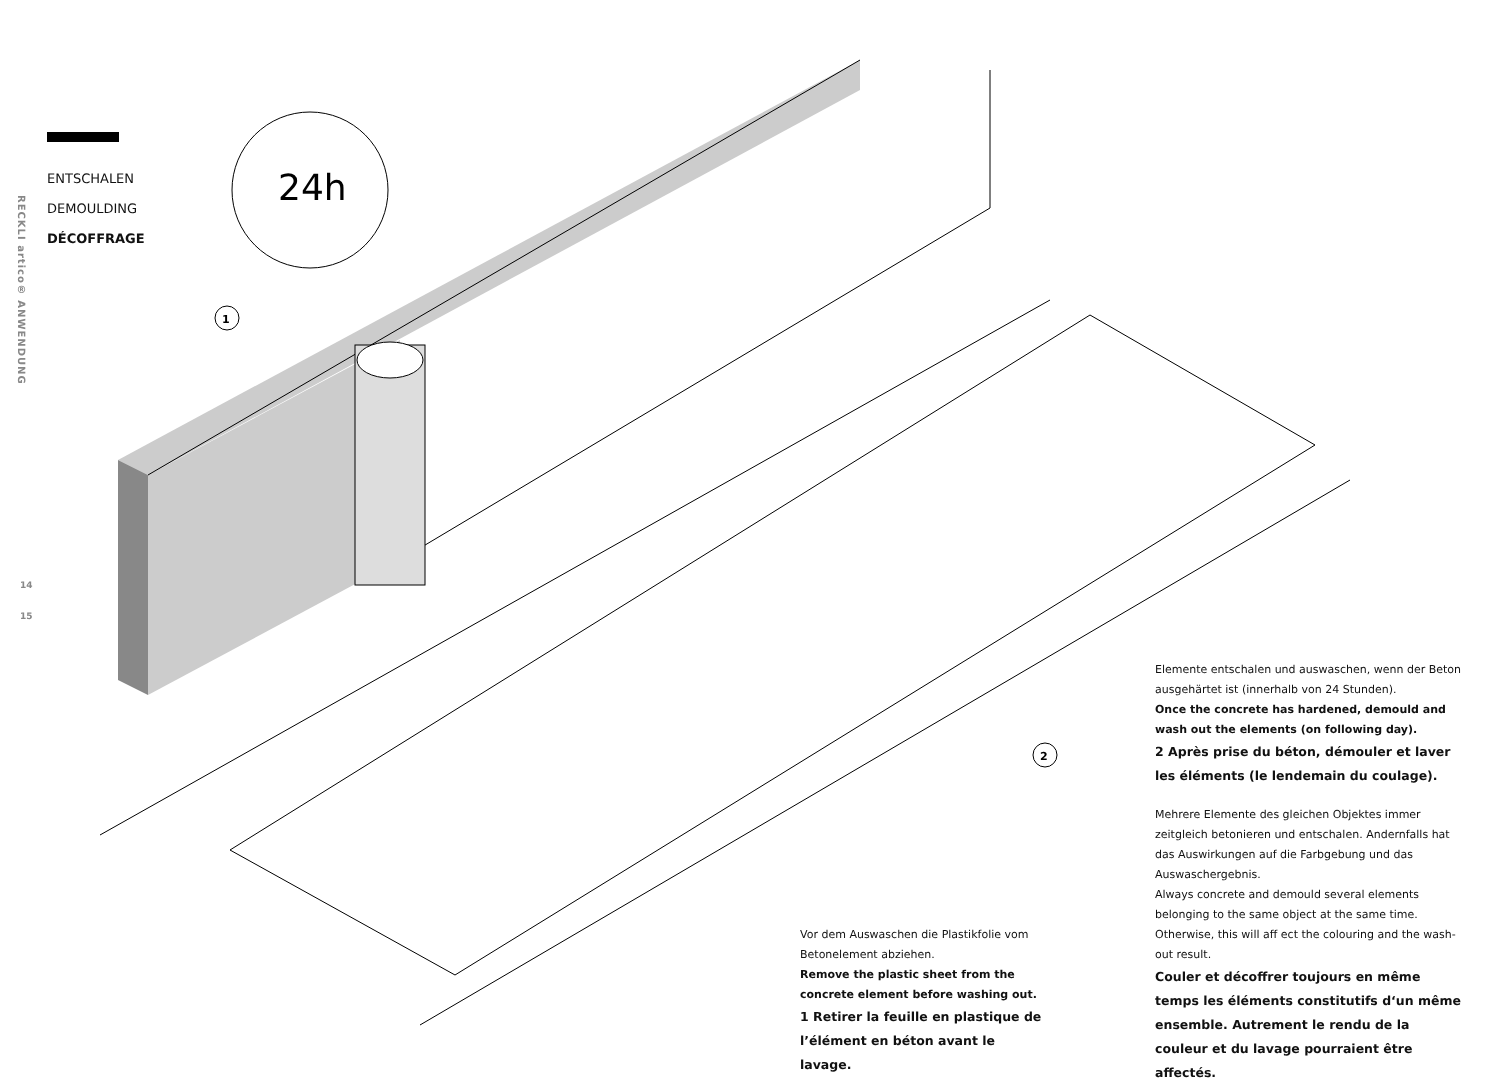24h
1
2
RECKLI artico® ANWENDUNG
14
15
ENTSCHALEN
DEMOULDING
DÉCOFFRAGE
Elemente entschalen und auswaschen, wenn der Beton ausgehärtet ist (innerhalb von 24 Stunden).
Once the concrete has hardened, demould and wash out the elements (on following day).
2 Après prise du béton, démouler et laver les éléments (le lendemain du coulage).
Mehrere Elemente des gleichen Objektes immer zeitgleich betonieren und entschalen. Andernfalls hat das Auswirkungen auf die Farbgebung und das Auswaschergebnis.
Always concrete and demould several elements belonging to the same object at the same time. Otherwise, this will aff ect the colouring and the wash-out result.
Couler et décoffrer toujours en même temps les éléments constitutifs d‘un même ensemble. Autrement le rendu de la couleur et du lavage pourraient être affectés.
Vor dem Auswaschen die Plastikfolie vom Betonelement abziehen.
Remove the plastic sheet from the concrete element before washing out.
1 Retirer la feuille en plastique de l’élément en béton avant le lavage.